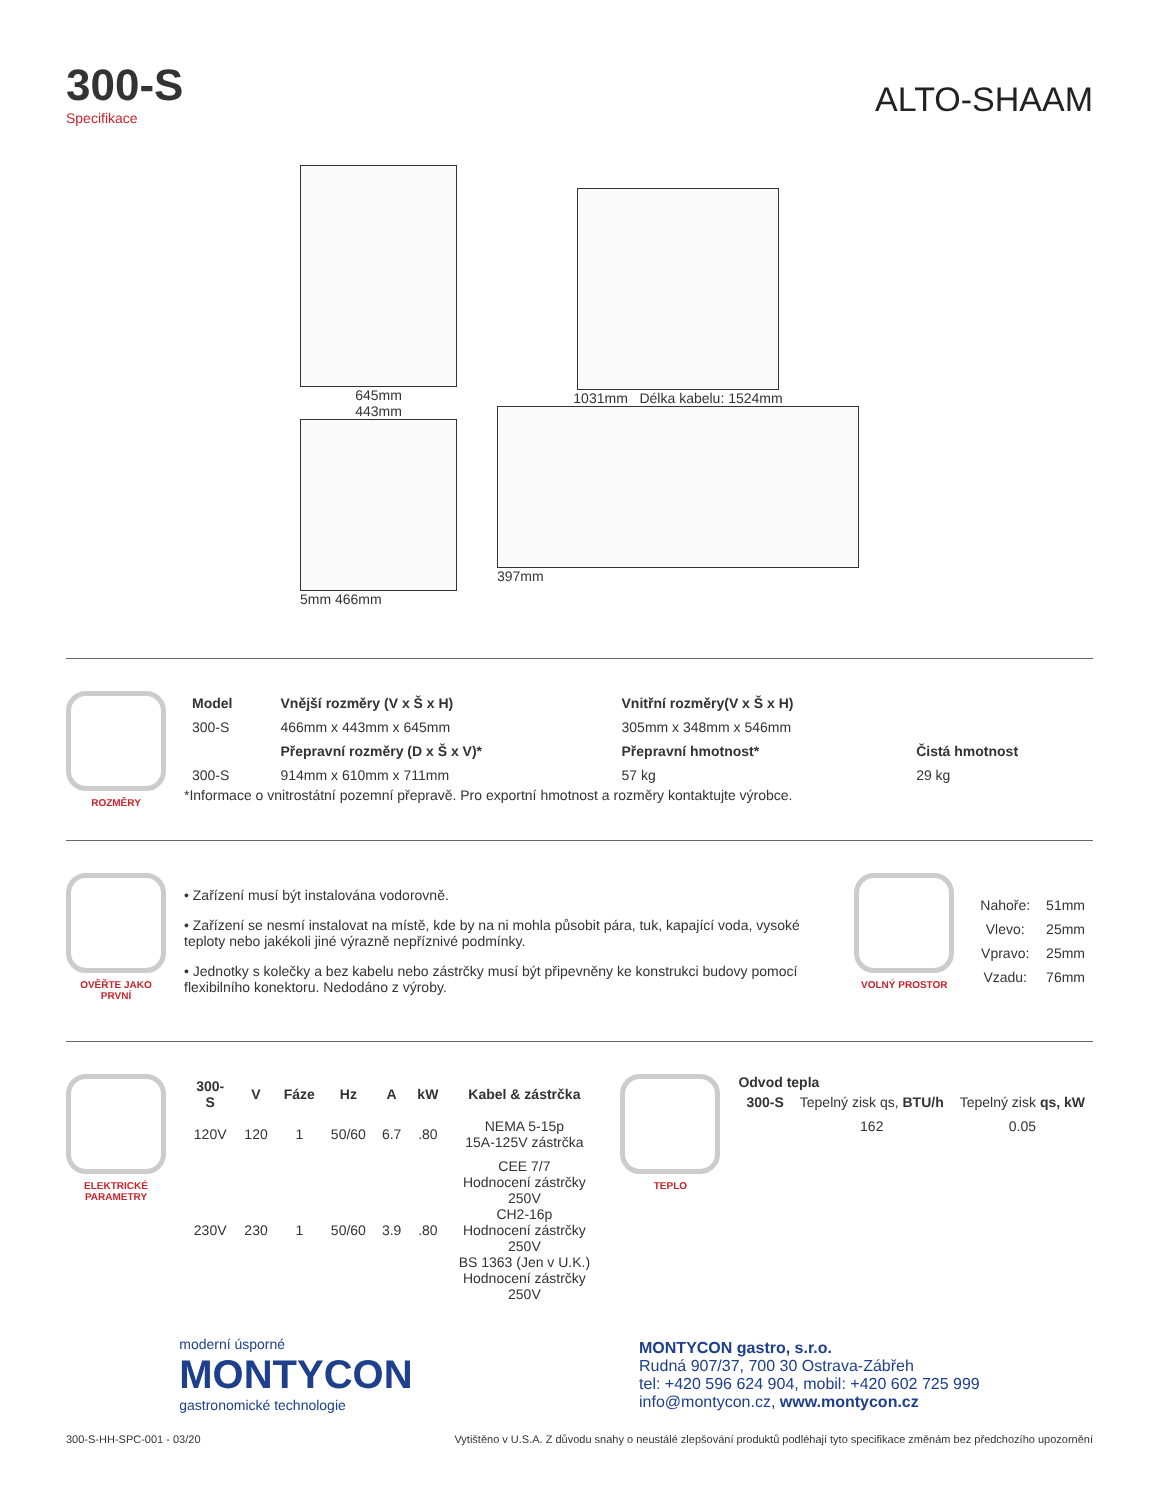300-S
Specifikace
ALTO-SHAAM
645mm
443mm
5mm 466mm
1031mm Délka kabelu: 1524mm
397mm
ROZMĚRY
| Model | Vnější rozměry (V x Š x H) | Vnitřní rozměry(V x Š x H) | |
| --- | --- | --- | --- |
| 300-S | 466mm x 443mm x 645mm | 305mm x 348mm x 546mm | |
| | Přepravní rozměry (D x Š x V)* | Přepravní hmotnost* | Čistá hmotnost |
| 300-S | 914mm x 610mm x 711mm | 57 kg | 29 kg |
*Informace o vnitrostátní pozemní přepravě. Pro exportní hmotnost a rozměry kontaktujte výrobce.
OVĚŘTE JAKO PRVNÍ
• Zařízení musí být instalována vodorovně.
• Zařízení se nesmí instalovat na místě, kde by na ni mohla působit pára, tuk, kapající voda, vysoké teploty nebo jakékoli jiné výrazně nepříznivé podmínky.
• Jednotky s kolečky a bez kabelu nebo zástrčky musí být připevněny ke konstrukci budovy pomocí flexibilního konektoru. Nedodáno z výroby.
VOLNÝ PROSTOR
| Nahoře: | 51mm |
| Vlevo: | 25mm |
| Vpravo: | 25mm |
| Vzadu: | 76mm |
ELEKTRICKÉ PARAMETRY
| 300-S | V | Fáze | Hz | A | kW | Kabel & zástrčka |
| --- | --- | --- | --- | --- | --- | --- |
| 120V | 120 | 1 | 50/60 | 6.7 | .80 | NEMA 5-15p 15A-125V zástrčka |
| 230V | 230 | 1 | 50/60 | 3.9 | .80 | CEE 7/7 Hodnocení zástrčky 250V CH2-16p Hodnocení zástrčky 250V BS 1363 (Jen v U.K.) Hodnocení zástrčky 250V |
TEPLO
Odvod tepla
| 300-S | Tepelný zisk qs, BTU/h | Tepelný zisk qs, kW |
| | 162 | 0.05 |
moderní úsporné
MONTYCON
gastronomické technologie
MONTYCON gastro, s.r.o.
Rudná 907/37, 700 30 Ostrava-Zábřeh
tel: +420 596 624 904, mobil: +420 602 725 999
info@montycon.cz, www.montycon.cz
300-S-HH-SPC-001 - 03/20 Vytištěno v U.S.A. Z důvodu snahy o neustálé zlepšování produktů podléhají tyto specifikace změnám bez předchozího upozornění